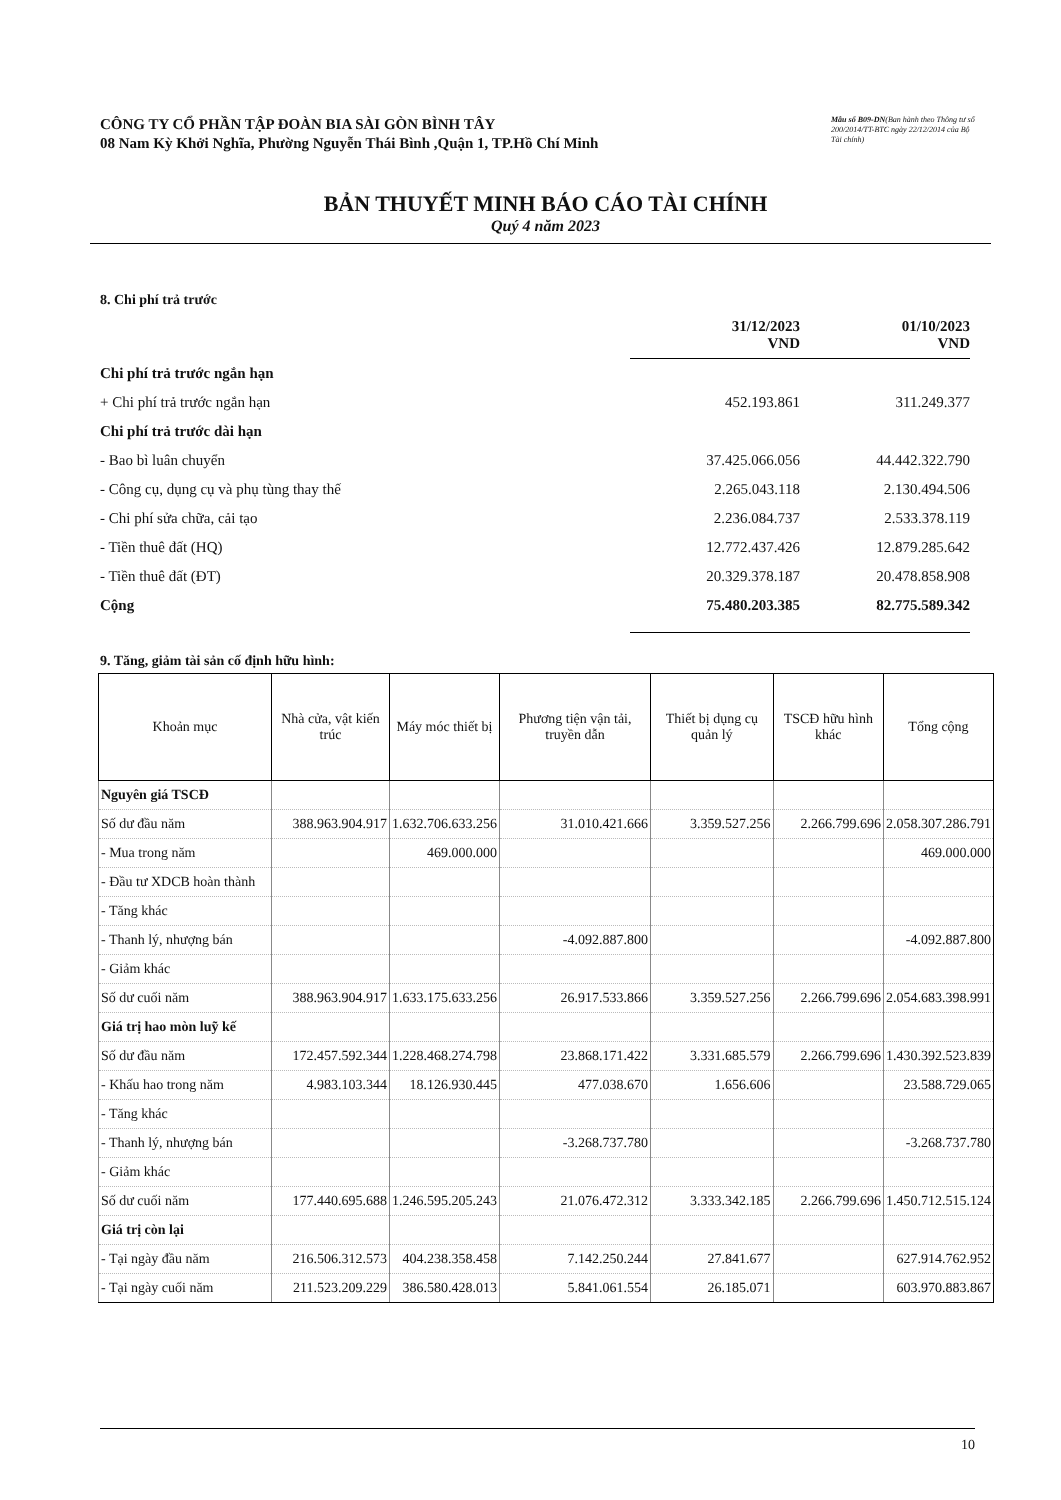CÔNG TY CỔ PHẦN TẬP ĐOÀN BIA SÀI GÒN BÌNH TÂY
08 Nam Kỳ Khởi Nghĩa, Phường Nguyễn Thái Bình ,Quận 1, TP.Hồ Chí Minh
Mẫu số B09-DN(Ban hành theo Thông tư số 200/2014/TT-BTC ngày 22/12/2014 của Bộ Tài chính)
BẢN THUYẾT MINH BÁO CÁO TÀI CHÍNH
Quý 4 năm 2023
8. Chi phí trả trước
| | 31/12/2023 VND | 01/10/2023 VND |
| Chi phí trả trước ngắn hạn | | |
| + Chi phí trả trước ngắn hạn | 452.193.861 | 311.249.377 |
| Chi phí trả trước dài hạn | | |
| - Bao bì luân chuyển | 37.425.066.056 | 44.442.322.790 |
| - Công cụ, dụng cụ và phụ tùng thay thế | 2.265.043.118 | 2.130.494.506 |
| - Chi phí sửa chữa, cải tạo | 2.236.084.737 | 2.533.378.119 |
| - Tiền thuê đất (HQ) | 12.772.437.426 | 12.879.285.642 |
| - Tiền thuê đất (ĐT) | 20.329.378.187 | 20.478.858.908 |
| Cộng | 75.480.203.385 | 82.775.589.342 |
9. Tăng, giảm tài sản cố định hữu hình:
| Khoản mục | Nhà cửa, vật kiến trúc | Máy móc thiết bị | Phương tiện vận tải, truyền dẫn | Thiết bị dụng cụ quản lý | TSCĐ hữu hình khác | Tổng cộng |
| --- | --- | --- | --- | --- | --- | --- |
| Nguyên giá TSCĐ | | | | | | |
| Số dư đầu năm | 388.963.904.917 | 1.632.706.633.256 | 31.010.421.666 | 3.359.527.256 | 2.266.799.696 | 2.058.307.286.791 |
| - Mua trong năm | | 469.000.000 | | | | 469.000.000 |
| - Đầu tư XDCB hoàn thành | | | | | | |
| - Tăng khác | | | | | | |
| - Thanh lý, nhượng bán | | | -4.092.887.800 | | | -4.092.887.800 |
| - Giảm khác | | | | | | |
| Số dư cuối năm | 388.963.904.917 | 1.633.175.633.256 | 26.917.533.866 | 3.359.527.256 | 2.266.799.696 | 2.054.683.398.991 |
| Giá trị hao mòn luỹ kế | | | | | | |
| Số dư đầu năm | 172.457.592.344 | 1.228.468.274.798 | 23.868.171.422 | 3.331.685.579 | 2.266.799.696 | 1.430.392.523.839 |
| - Khấu hao trong năm | 4.983.103.344 | 18.126.930.445 | 477.038.670 | 1.656.606 | | 23.588.729.065 |
| - Tăng khác | | | | | | |
| - Thanh lý, nhượng bán | | | -3.268.737.780 | | | -3.268.737.780 |
| - Giảm khác | | | | | | |
| Số dư cuối năm | 177.440.695.688 | 1.246.595.205.243 | 21.076.472.312 | 3.333.342.185 | 2.266.799.696 | 1.450.712.515.124 |
| Giá trị còn lại | | | | | | |
| - Tại ngày đầu năm | 216.506.312.573 | 404.238.358.458 | 7.142.250.244 | 27.841.677 | | 627.914.762.952 |
| - Tại ngày cuối năm | 211.523.209.229 | 386.580.428.013 | 5.841.061.554 | 26.185.071 | | 603.970.883.867 |
10